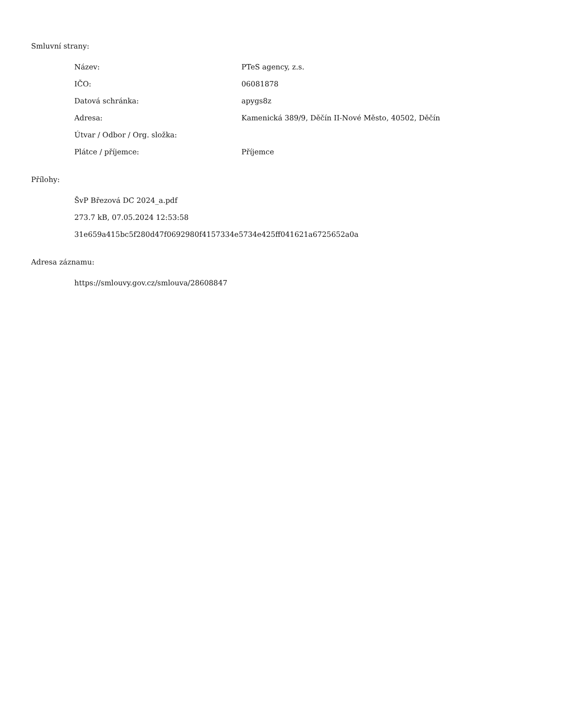Smluvní strany:
| Název: | PTeS agency, z.s. |
| IČO: | 06081878 |
| Datová schránka: | apygs8z |
| Adresa: | Kamenická 389/9, Děčín II-Nové Město, 40502, Děčín |
| Útvar / Odbor / Org. složka: | |
| Plátce / příjemce: | Příjemce |
Přílohy:
ŠvP Březová DC 2024_a.pdf
273.7 kB, 07.05.2024 12:53:58
31e659a415bc5f280d47f0692980f4157334e5734e425ff041621a6725652a0a
Adresa záznamu:
https://smlouvy.gov.cz/smlouva/28608847